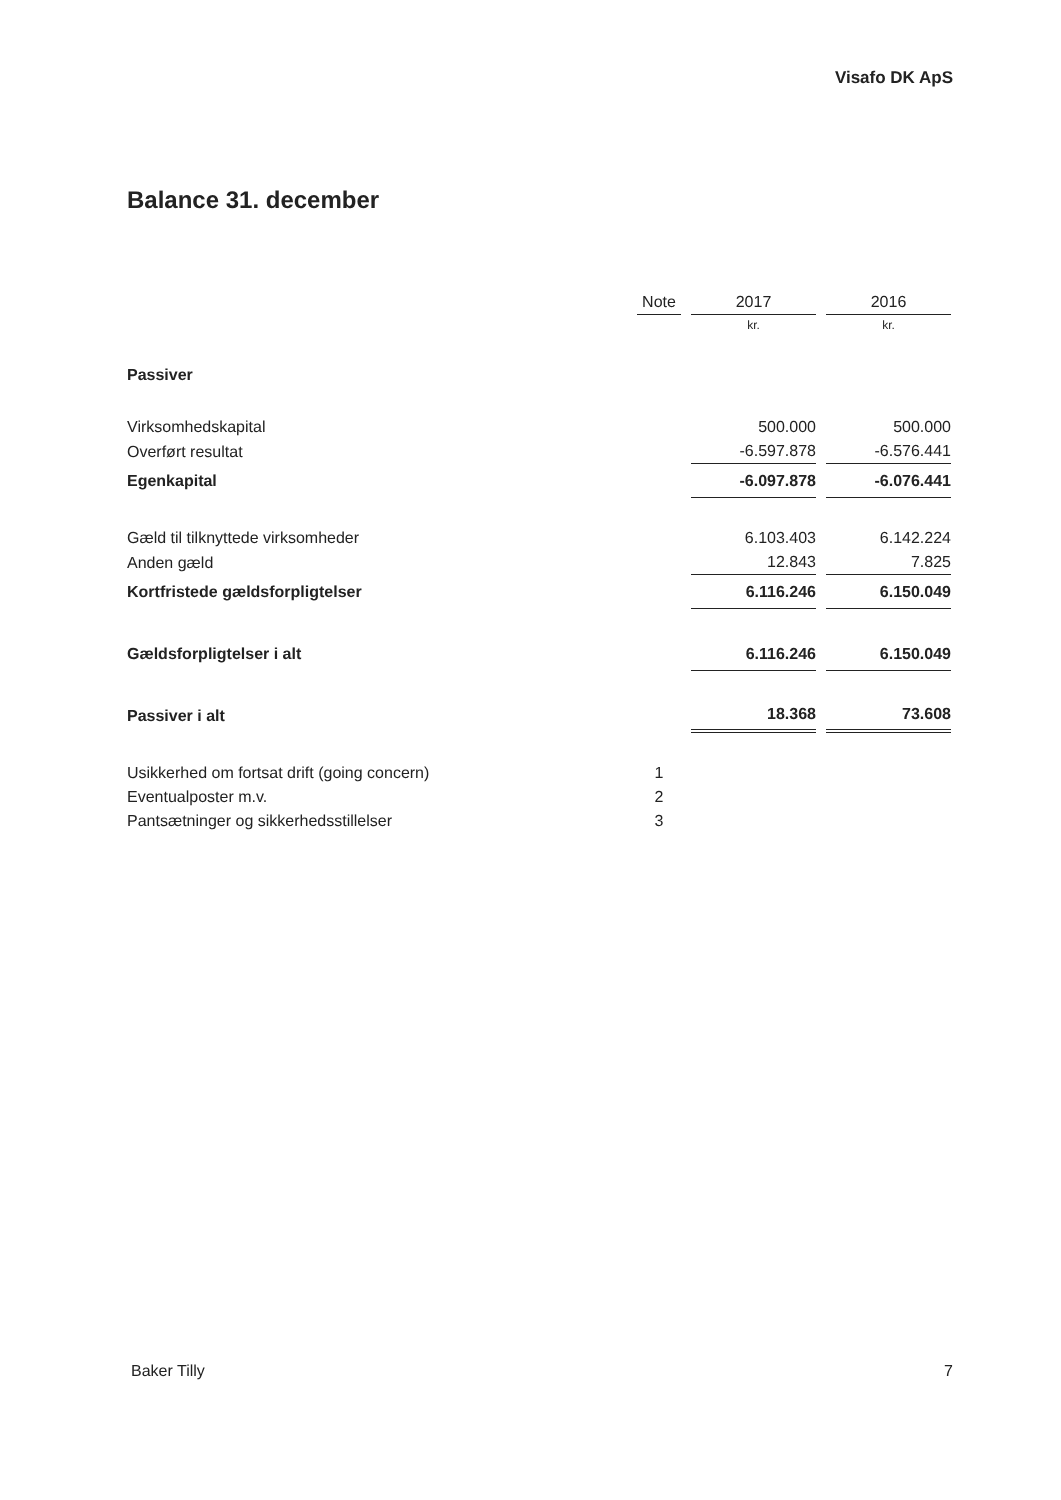Visafo DK ApS
Balance 31. december
| | Note | 2017 | 2016 |
| --- | --- | --- | --- |
| | | kr. | kr. |
| Passiver | | | |
| Virksomhedskapital | | 500.000 | 500.000 |
| Overført resultat | | -6.597.878 | -6.576.441 |
| Egenkapital | | -6.097.878 | -6.076.441 |
| Gæld til tilknyttede virksomheder | | 6.103.403 | 6.142.224 |
| Anden gæld | | 12.843 | 7.825 |
| Kortfristede gældsforpligtelser | | 6.116.246 | 6.150.049 |
| Gældsforpligtelser i alt | | 6.116.246 | 6.150.049 |
| Passiver i alt | | 18.368 | 73.608 |
| Usikkerhed om fortsat drift (going concern) | 1 | | |
| Eventualposter m.v. | 2 | | |
| Pantsætninger og sikkerhedsstillelser | 3 | | |
Baker Tilly 7